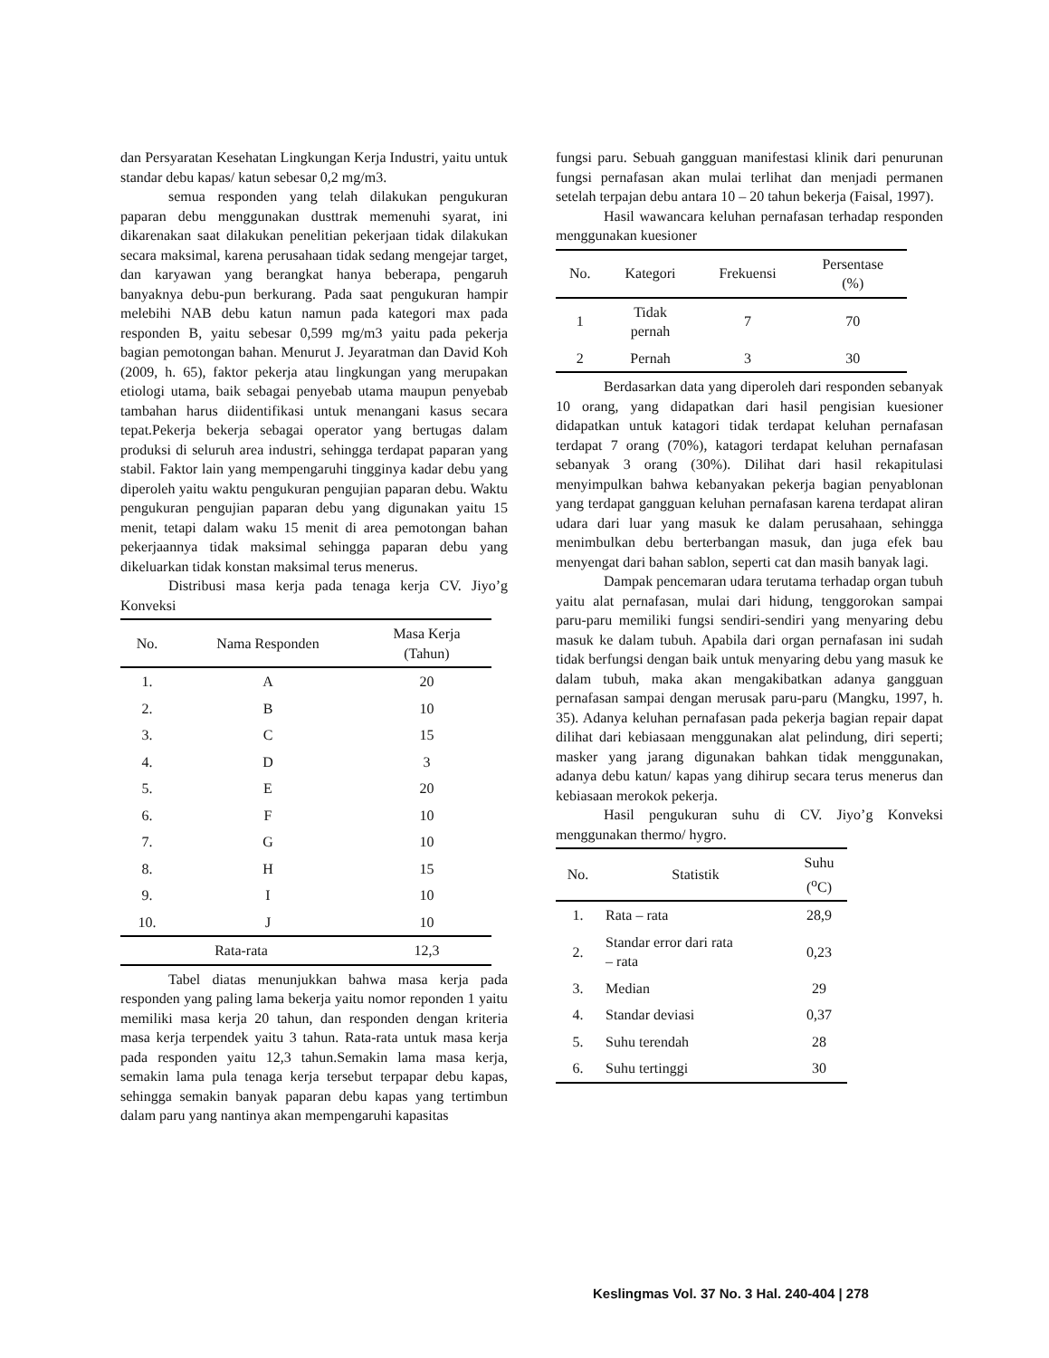dan Persyaratan Kesehatan Lingkungan Kerja Industri, yaitu untuk standar debu kapas/ katun sebesar 0,2 mg/m3.
semua responden yang telah dilakukan pengukuran paparan debu menggunakan dusttrak memenuhi syarat, ini dikarenakan saat dilakukan penelitian pekerjaan tidak dilakukan secara maksimal, karena perusahaan tidak sedang mengejar target, dan karyawan yang berangkat hanya beberapa, pengaruh banyaknya debu-pun berkurang. Pada saat pengukuran hampir melebihi NAB debu katun namun pada kategori max pada responden B, yaitu sebesar 0,599 mg/m3 yaitu pada pekerja bagian pemotongan bahan. Menurut J. Jeyaratman dan David Koh (2009, h. 65), faktor pekerja atau lingkungan yang merupakan etiologi utama, baik sebagai penyebab utama maupun penyebab tambahan harus diidentifikasi untuk menangani kasus secara tepat.Pekerja bekerja sebagai operator yang bertugas dalam produksi di seluruh area industri, sehingga terdapat paparan yang stabil. Faktor lain yang mempengaruhi tingginya kadar debu yang diperoleh yaitu waktu pengukuran pengujian paparan debu. Waktu pengukuran pengujian paparan debu yang digunakan yaitu 15 menit, tetapi dalam waku 15 menit di area pemotongan bahan pekerjaannya tidak maksimal sehingga paparan debu yang dikeluarkan tidak konstan maksimal terus menerus.
Distribusi masa kerja pada tenaga kerja CV. Jiyo’g Konveksi
| No. | Nama Responden | Masa Kerja (Tahun) |
| --- | --- | --- |
| 1. | A | 20 |
| 2. | B | 10 |
| 3. | C | 15 |
| 4. | D | 3 |
| 5. | E | 20 |
| 6. | F | 10 |
| 7. | G | 10 |
| 8. | H | 15 |
| 9. | I | 10 |
| 10. | J | 10 |
| Rata-rata | | 12,3 |
Tabel diatas menunjukkan bahwa masa kerja pada responden yang paling lama bekerja yaitu nomor reponden 1 yaitu memiliki masa kerja 20 tahun, dan responden dengan kriteria masa kerja terpendek yaitu 3 tahun. Rata-rata untuk masa kerja pada responden yaitu 12,3 tahun.Semakin lama masa kerja, semakin lama pula tenaga kerja tersebut terpapar debu kapas, sehingga semakin banyak paparan debu kapas yang tertimbun dalam paru yang nantinya akan mempengaruhi kapasitas
fungsi paru. Sebuah gangguan manifestasi klinik dari penurunan fungsi pernafasan akan mulai terlihat dan menjadi permanen setelah terpajan debu antara 10 – 20 tahun bekerja (Faisal, 1997).
Hasil wawancara keluhan pernafasan terhadap responden menggunakan kuesioner
| No. | Kategori | Frekuensi | Persentase (%) |
| --- | --- | --- | --- |
| 1 | Tidak pernah | 7 | 70 |
| 2 | Pernah | 3 | 30 |
Berdasarkan data yang diperoleh dari responden sebanyak 10 orang, yang didapatkan dari hasil pengisian kuesioner didapatkan untuk katagori tidak terdapat keluhan pernafasan terdapat 7 orang (70%), katagori terdapat keluhan pernafasan sebanyak 3 orang (30%). Dilihat dari hasil rekapitulasi menyimpulkan bahwa kebanyakan pekerja bagian penyablonan yang terdapat gangguan keluhan pernafasan karena terdapat aliran udara dari luar yang masuk ke dalam perusahaan, sehingga menimbulkan debu berterbangan masuk, dan juga efek bau menyengat dari bahan sablon, seperti cat dan masih banyak lagi.
Dampak pencemaran udara terutama terhadap organ tubuh yaitu alat pernafasan, mulai dari hidung, tenggorokan sampai paru-paru memiliki fungsi sendiri-sendiri yang menyaring debu masuk ke dalam tubuh. Apabila dari organ pernafasan ini sudah tidak berfungsi dengan baik untuk menyaring debu yang masuk ke dalam tubuh, maka akan mengakibatkan adanya gangguan pernafasan sampai dengan merusak paru-paru (Mangku, 1997, h. 35). Adanya keluhan pernafasan pada pekerja bagian repair dapat dilihat dari kebiasaan menggunakan alat pelindung, diri seperti; masker yang jarang digunakan bahkan tidak menggunakan, adanya debu katun/ kapas yang dihirup secara terus menerus dan kebiasaan merokok pekerja.
Hasil pengukuran suhu di CV. Jiyo’g Konveksi menggunakan thermo/ hygro.
| No. | Statistik | Suhu (<sup>o</sup>C) |
| --- | --- | --- |
| 1. | Rata – rata | 28,9 |
| 2. | Standar error dari rata – rata | 0,23 |
| 3. | Median | 29 |
| 4. | Standar deviasi | 0,37 |
| 5. | Suhu terendah | 28 |
| 6. | Suhu tertinggi | 30 |
Keslingmas Vol. 37 No. 3 Hal. 240-404 | 278